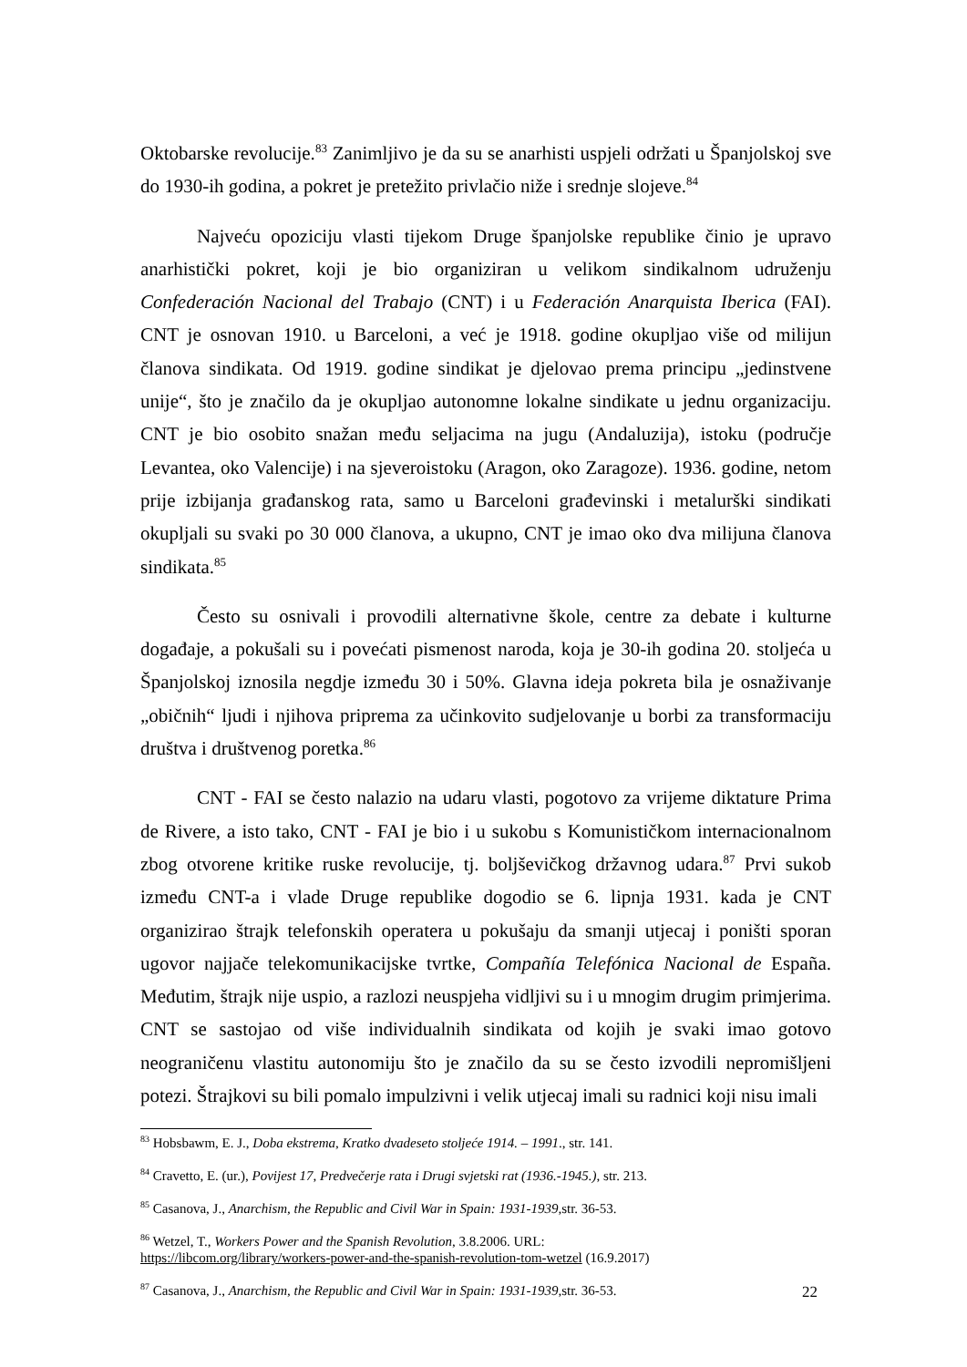Oktobarske revolucije.<sup>83</sup> Zanimljivo je da su se anarhisti uspjeli održati u Španjolskoj sve do 1930-ih godina, a pokret je pretežito privlačio niže i srednje slojeve.<sup>84</sup>
Najveću opoziciju vlasti tijekom Druge španjolske republike činio je upravo anarhistički pokret, koji je bio organiziran u velikom sindikalnom udruženju Confederación Nacional del Trabajo (CNT) i u Federación Anarquista Iberica (FAI). CNT je osnovan 1910. u Barceloni, a već je 1918. godine okupljao više od milijun članova sindikata. Od 1919. godine sindikat je djelovao prema principu „jedinstvene unije“, što je značilo da je okupljao autonomne lokalne sindikate u jednu organizaciju. CNT je bio osobito snažan među seljacima na jugu (Andaluzija), istoku (područje Levantea, oko Valencije) i na sjeveroistoku (Aragon, oko Zaragoze). 1936. godine, netom prije izbijanja građanskog rata, samo u Barceloni građevinski i metalurški sindikati okupljali su svaki po 30 000 članova, a ukupno, CNT je imao oko dva milijuna članova sindikata.<sup>85</sup>
Često su osnivali i provodili alternativne škole, centre za debate i kulturne događaje, a pokušali su i povećati pismenost naroda, koja je 30-ih godina 20. stoljeća u Španjolskoj iznosila negdje između 30 i 50%. Glavna ideja pokreta bila je osnaživanje „običnih“ ljudi i njihova priprema za učinkovito sudjelovanje u borbi za transformaciju društva i društvenog poretka.<sup>86</sup>
CNT - FAI se često nalazio na udaru vlasti, pogotovo za vrijeme diktature Prima de Rivere, a isto tako, CNT - FAI je bio i u sukobu s Komunističkom internacionalnom zbog otvorene kritike ruske revolucije, tj. boljševičkog državnog udara.<sup>87</sup> Prvi sukob između CNT-a i vlade Druge republike dogodio se 6. lipnja 1931. kada je CNT organizirao štrajk telefonskih operatera u pokušaju da smanji utjecaj i poništi sporan ugovor najjače telekomunikacijske tvrtke, Compañía Telefónica Nacional de España. Međutim, štrajk nije uspio, a razlozi neuspjeha vidljivi su i u mnogim drugim primjerima. CNT se sastojao od više individualnih sindikata od kojih je svaki imao gotovo neograničenu vlastitu autonomiju što je značilo da su se često izvodili nepromišljeni potezi. Štrajkovi su bili pomalo impulzivni i velik utjecaj imali su radnici koji nisu imali
<sup>83</sup> Hobsbawm, E. J., Doba ekstrema, Kratko dvadeseto stoljeće 1914. – 1991., str. 141.
<sup>84</sup> Cravetto, E. (ur.), Povijest 17, Predvečerje rata i Drugi svjetski rat (1936.-1945.), str. 213.
<sup>85</sup> Casanova, J., Anarchism, the Republic and Civil War in Spain: 1931-1939, str. 36-53.
<sup>86</sup> Wetzel, T., Workers Power and the Spanish Revolution, 3.8.2006. URL:
https://libcom.org/library/workers-power-and-the-spanish-revolution-tom-wetzel (16.9.2017)
<sup>87</sup> Casanova, J., Anarchism, the Republic and Civil War in Spain: 1931-1939, str. 36-53.
22